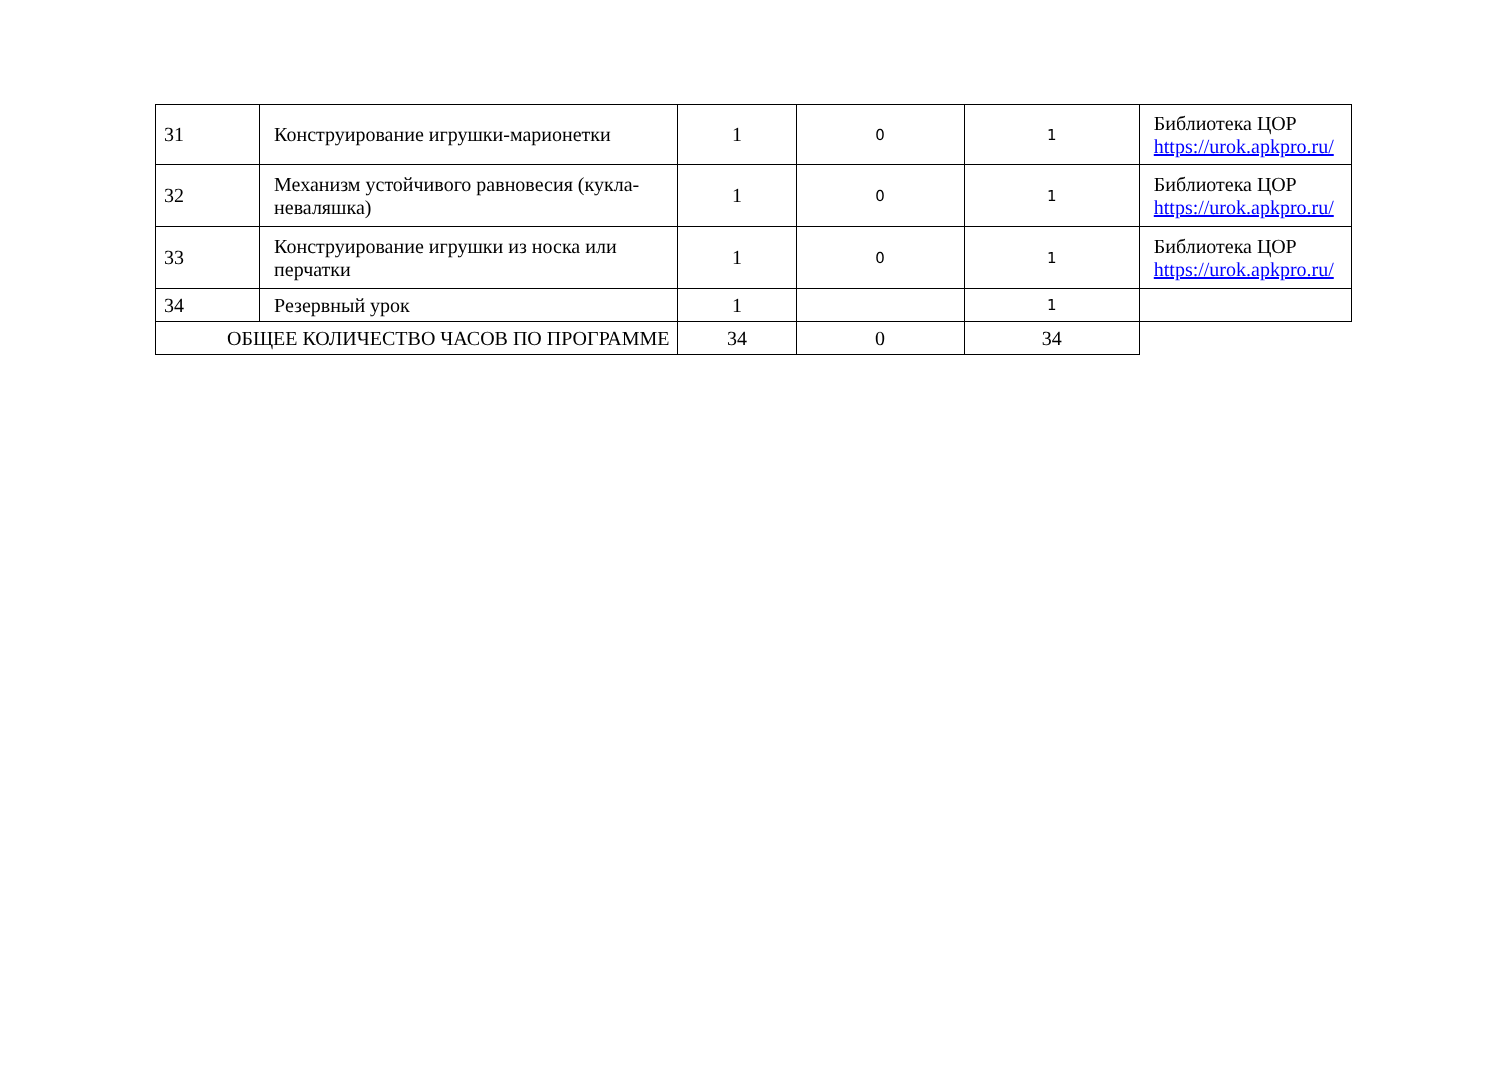| 31 | Конструирование игрушки-марионетки | 1 | 0 | 1 | Библиотека ЦОР https://urok.apkpro.ru/ |
| 32 | Механизм устойчивого равновесия (кукла-неваляшка) | 1 | 0 | 1 | Библиотека ЦОР https://urok.apkpro.ru/ |
| 33 | Конструирование игрушки из носка или перчатки | 1 | 0 | 1 | Библиотека ЦОР https://urok.apkpro.ru/ |
| 34 | Резервный урок | 1 | | 1 | |
| ОБЩЕЕ КОЛИЧЕСТВО ЧАСОВ ПО ПРОГРАММЕ | | 34 | 0 | 34 | |